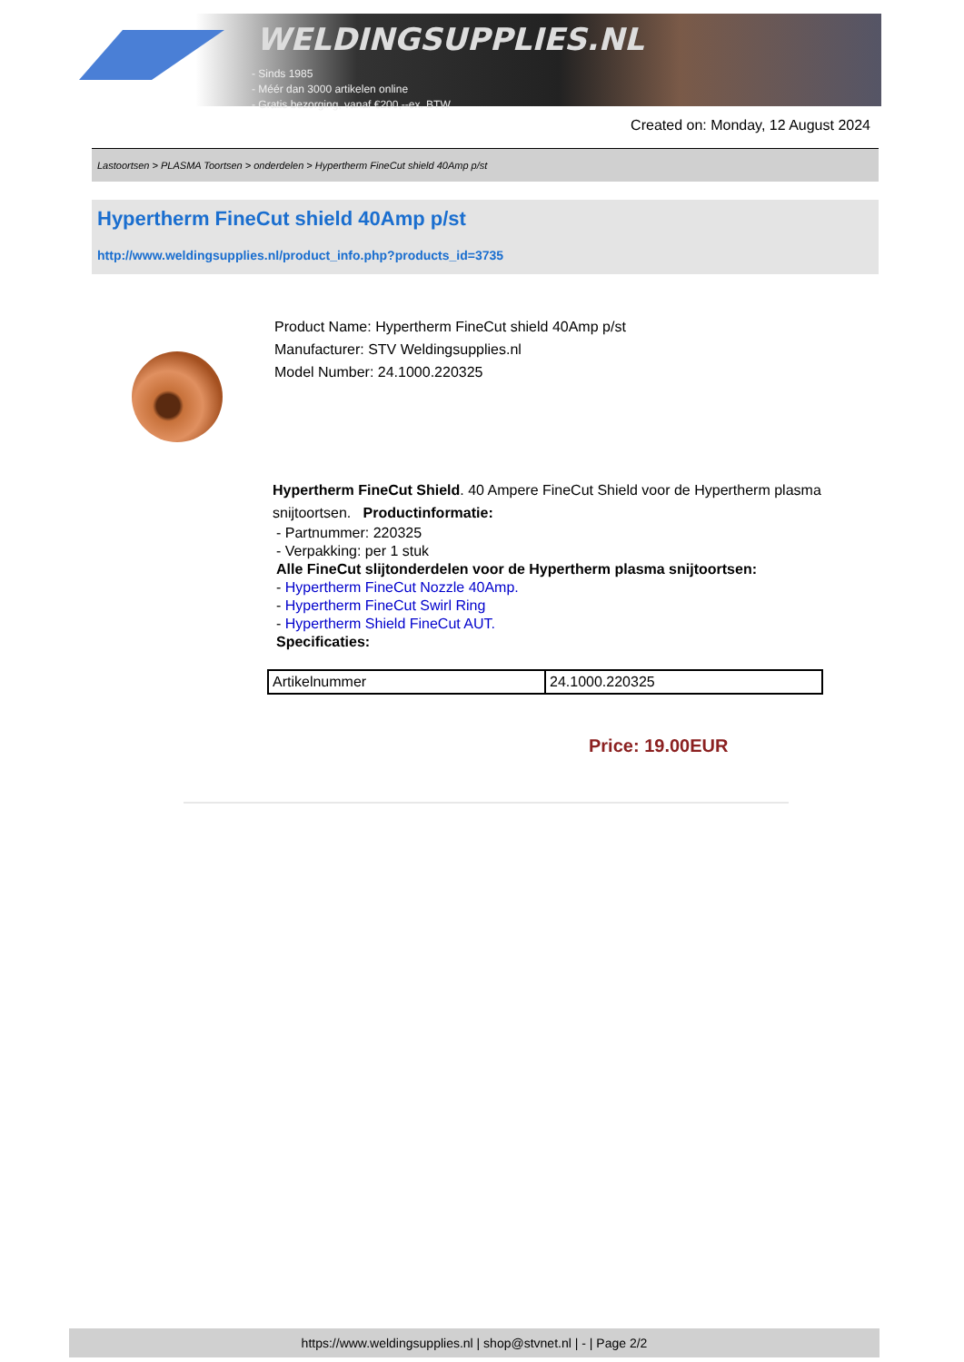WELDINGSUPPLIES.NL
- Sinds 1985
- Méér dan 3000 artikelen online
- Gratis bezorging, vanaf €200,--ex. BTW
Created on: Monday, 12 August 2024
Lastoortsen > PLASMA Toortsen > onderdelen > Hypertherm FineCut shield 40Amp p/st
Hypertherm FineCut shield 40Amp p/st
http://www.weldingsupplies.nl/product_info.php?products_id=3735
Product Name: Hypertherm FineCut shield 40Amp p/st
Manufacturer: STV Weldingsupplies.nl
Model Number: 24.1000.220325
Hypertherm FineCut Shield. 40 Ampere FineCut Shield voor de Hypertherm plasma snijtoortsen. Productinformatie:
- Partnummer: 220325
- Verpakking: per 1 stuk
Alle FineCut slijtonderdelen voor de Hypertherm plasma snijtoortsen:
- Hypertherm FineCut Nozzle 40Amp.
- Hypertherm FineCut Swirl Ring
- Hypertherm Shield FineCut AUT.
Specificaties:
| Artikelnummer | 24.1000.220325 |
Price: 19.00EUR
https://www.weldingsupplies.nl | shop@stvnet.nl | - | Page 2/2